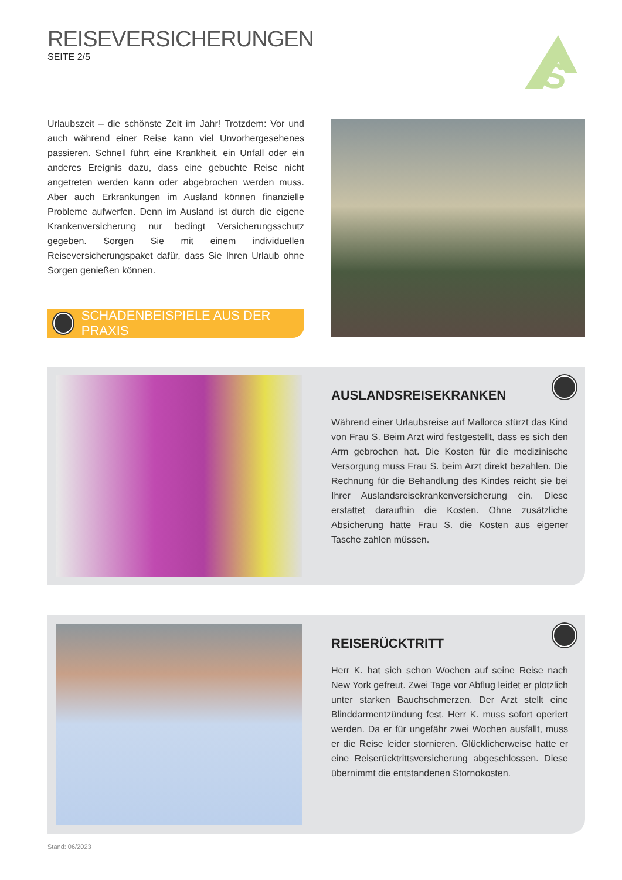REISEVERSICHERUNGEN
SEITE 2/5
S
Urlaubszeit – die schönste Zeit im Jahr! Trotzdem: Vor und auch während einer Reise kann viel Unvorhergesehenes passieren. Schnell führt eine Krankheit, ein Unfall oder ein anderes Ereignis dazu, dass eine gebuchte Reise nicht angetreten werden kann oder abgebrochen werden muss. Aber auch Erkrankungen im Ausland können finanzielle Probleme aufwerfen. Denn im Ausland ist durch die eigene Krankenversicherung nur bedingt Versicherungsschutz gegeben. Sorgen Sie mit einem individuellen Reiseversicherungspaket dafür, dass Sie Ihren Urlaub ohne Sorgen genießen können.
SCHADENBEISPIELE AUS DER PRAXIS
AUSLANDSREISEKRANKEN
Während einer Urlaubsreise auf Mallorca stürzt das Kind von Frau S. Beim Arzt wird festgestellt, dass es sich den Arm gebrochen hat. Die Kosten für die medizinische Versorgung muss Frau S. beim Arzt direkt bezahlen. Die Rechnung für die Behandlung des Kindes reicht sie bei Ihrer Auslandsreisekrankenversicherung ein. Diese erstattet daraufhin die Kosten. Ohne zusätzliche Absicherung hätte Frau S. die Kosten aus eigener Tasche zahlen müssen.
REISERÜCKTRITT
Herr K. hat sich schon Wochen auf seine Reise nach New York gefreut. Zwei Tage vor Abflug leidet er plötzlich unter starken Bauchschmerzen. Der Arzt stellt eine Blinddarmentzündung fest. Herr K. muss sofort operiert werden. Da er für ungefähr zwei Wochen ausfällt, muss er die Reise leider stornieren. Glücklicherweise hatte er eine Reiserücktrittsversicherung abgeschlossen. Diese übernimmt die entstandenen Stornokosten.
Stand: 06/2023